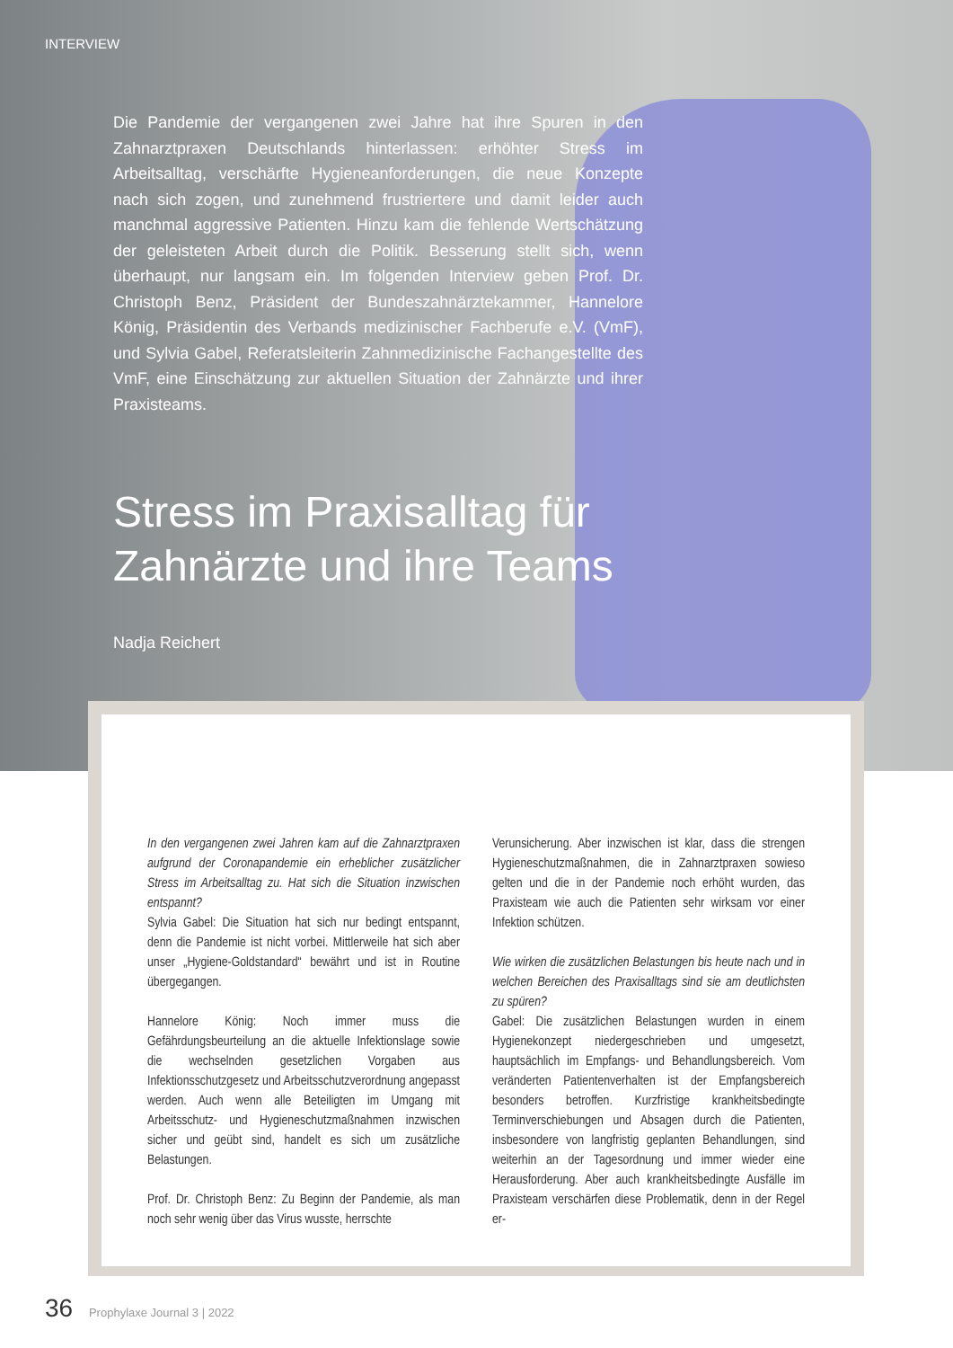INTERVIEW
Die Pandemie der vergangenen zwei Jahre hat ihre Spuren in den Zahnarztpraxen Deutschlands hinterlassen: erhöhter Stress im Arbeitsalltag, verschärfte Hygieneanforderungen, die neue Konzepte nach sich zogen, und zunehmend frustriertere und damit leider auch manchmal aggressive Patienten. Hinzu kam die fehlende Wertschätzung der geleisteten Arbeit durch die Politik. Besserung stellt sich, wenn überhaupt, nur langsam ein. Im folgenden Interview geben Prof. Dr. Christoph Benz, Präsident der Bundeszahnärztekammer, Hannelore König, Präsidentin des Verbands medizinischer Fachberufe e.V. (VmF), und Sylvia Gabel, Referatsleiterin Zahnmedizinische Fachangestellte des VmF, eine Einschätzung zur aktuellen Situation der Zahnärzte und ihrer Praxisteams.
Stress im Praxisalltag für Zahnärzte und ihre Teams
Nadja Reichert
In den vergangenen zwei Jahren kam auf die Zahnarztpraxen aufgrund der Coronapandemie ein erheblicher zusätzlicher Stress im Arbeitsalltag zu. Hat sich die Situation inzwischen entspannt?
Sylvia Gabel: Die Situation hat sich nur bedingt entspannt, denn die Pandemie ist nicht vorbei. Mittlerweile hat sich aber unser „Hygiene-Goldstandard“ bewährt und ist in Routine übergegangen.
Hannelore König: Noch immer muss die Gefährdungsbeurteilung an die aktuelle Infektionslage sowie die wechselnden gesetzlichen Vorgaben aus Infektionsschutzgesetz und Arbeitsschutzverordnung angepasst werden. Auch wenn alle Beteiligten im Umgang mit Arbeitsschutz- und Hygieneschutzmaßnahmen inzwischen sicher und geübt sind, handelt es sich um zusätzliche Belastungen.
Prof. Dr. Christoph Benz: Zu Beginn der Pandemie, als man noch sehr wenig über das Virus wusste, herrschte
Verunsicherung. Aber inzwischen ist klar, dass die strengen Hygieneschutzmaßnahmen, die in Zahnarztpraxen sowieso gelten und die in der Pandemie noch erhöht wurden, das Praxisteam wie auch die Patienten sehr wirksam vor einer Infektion schützen.
Wie wirken die zusätzlichen Belastungen bis heute nach und in welchen Bereichen des Praxisalltags sind sie am deutlichsten zu spüren?
Gabel: Die zusätzlichen Belastungen wurden in einem Hygienekonzept niedergeschrieben und umgesetzt, hauptsächlich im Empfangs- und Behandlungsbereich. Vom veränderten Patientenverhalten ist der Empfangsbereich besonders betroffen. Kurzfristige krankheitsbedingte Terminverschiebungen und Absagen durch die Patienten, insbesondere von langfristig geplanten Behandlungen, sind weiterhin an der Tagesordnung und immer wieder eine Herausforderung. Aber auch krankheitsbedingte Ausfälle im Praxisteam verschärfen diese Problematik, denn in der Regel er-
36 Prophylaxe Journal 3 | 2022